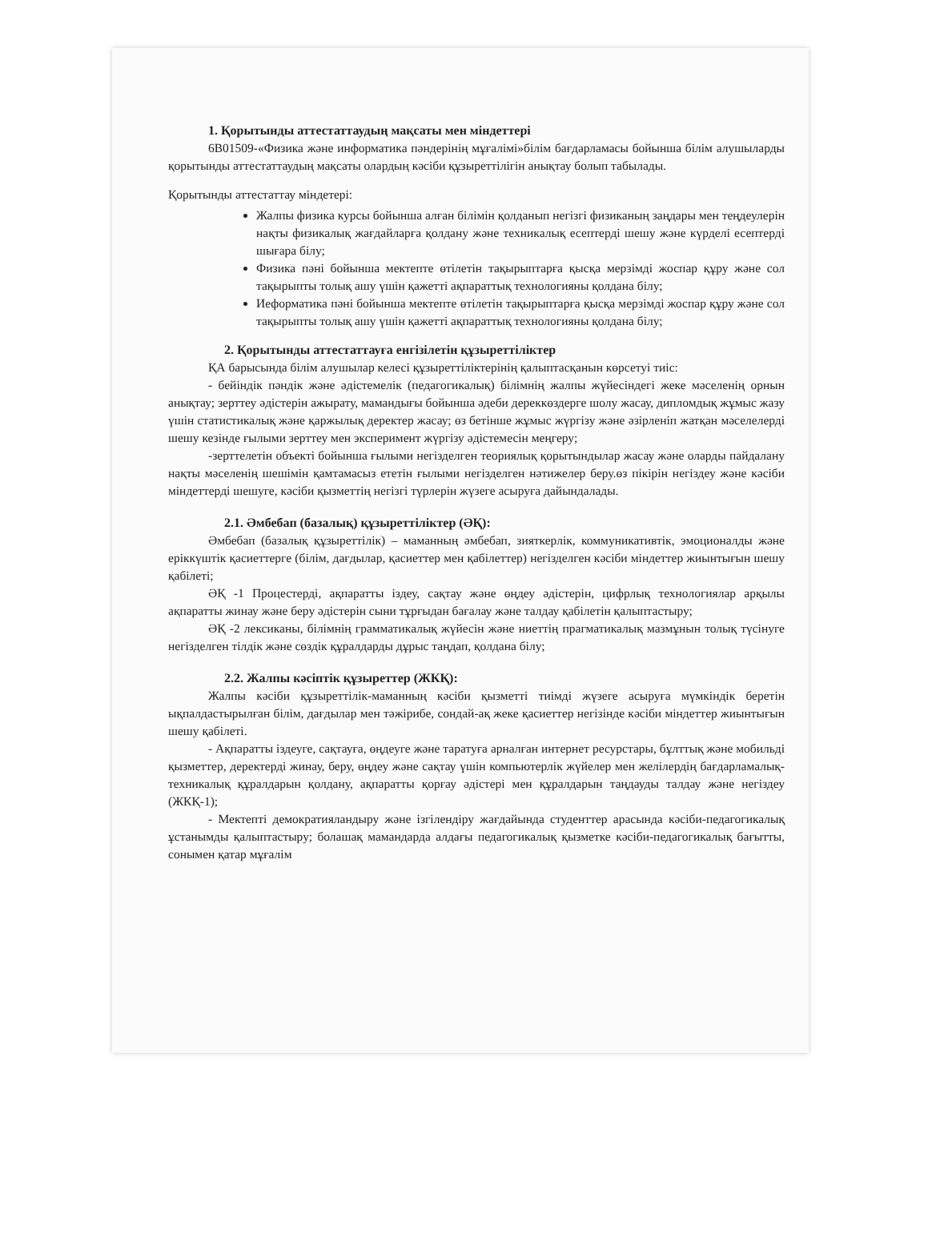1. Қорытынды аттестаттаудың мақсаты мен міндеттері
6B01509-«Физика және информатика пәндерінің мұғалімі»білім бағдарламасы бойынша білім алушыларды қорытынды аттестаттаудың мақсаты олардың кәсіби құзыреттілігін анықтау болып табылады.
Қорытынды аттестаттау міндетері:
Жалпы физика курсы бойынша алған білімін қолданып негізгі физиканың заңдары мен теңдеулерін нақты физикалық жағдайларға қолдану және техникалық есептерді шешу және күрделі есептерді шығара білу;
Физика пәні бойынша мектепте өтілетін тақырыптарға қысқа мерзімді жоспар құру және сол тақырыпты толық ашу үшін қажетті ақпараттық технологияны қолдана білу;
Иеформатика пәні бойынша мектепте өтілетін тақырыптарға қысқа мерзімді жоспар құру және сол тақырыпты толық ашу үшін қажетті ақпараттық технологияны қолдана білу;
2. Қорытынды аттестаттауға енгізілетін құзыреттіліктер
ҚА барысында білім алушылар келесі құзыреттіліктерінің қалыптасқанын көрсетуі тиіс:
- бейіндік пәндік және әдістемелік (педагогикалық) білімнің жалпы жүйесіндегі жеке мәселенің орнын анықтау; зерттеу әдістерін ажырату, мамандығы бойынша әдеби дереккөздерге шолу жасау, дипломдық жұмыс жазу үшін статистикалық және қаржылық деректер жасау; өз бетінше жұмыс жүргізу және әзірленіп жатқан мәселелерді шешу кезінде ғылыми зерттеу мен эксперимент жүргізу әдістемесін меңгеру;
-зерттелетін объекті бойынша ғылыми негізделген теориялық қорытындылар жасау және оларды пайдалану нақты мәселенің шешімін қамтамасыз ететін ғылыми негізделген нәтижелер беру.өз пікірін негіздеу және кәсіби міндеттерді шешуге, кәсіби қызметтің негізгі түрлерін жүзеге асыруға дайындалады.
2.1. Әмбебап (базалық) құзыреттіліктер (ӘҚ):
Әмбебап (базалық құзыреттілік) – маманның әмбебап, зияткерлік, коммуникативтік, эмоционалды және еріккүштік қасиеттерге (білім, дағдылар, қасиеттер мен қабілеттер) негізделген кәсіби міндеттер жиынтығын шешу қабілеті;
ӘҚ -1 Процестерді, ақпаратты іздеу, сақтау және өңдеу әдістерін, цифрлық технологиялар арқылы ақпаратты жинау және беру әдістерін сыни тұрғыдан бағалау және талдау қабілетін қалыптастыру;
ӘҚ -2 лексиканы, білімнің грамматикалық жүйесін және ниеттің прагматикалық мазмұнын толық түсінуге негізделген тілдік және сөздік құралдарды дұрыс таңдап, қолдана білу;
2.2. Жалпы кәсіптік құзыреттер (ЖКҚ):
Жалпы кәсіби құзыреттілік-маманның кәсіби қызметті тиімді жүзеге асыруға мүмкіндік беретін ықпалдастырылған білім, дағдылар мен тәжірибе, сондай-ақ жеке қасиеттер негізінде кәсіби міндеттер жиынтығын шешу қабілеті.
- Ақпаратты іздеуге, сақтауға, өңдеуге және таратуға арналған интернет ресурстары, бұлттық және мобильді қызметтер, деректерді жинау, беру, өңдеу және сақтау үшін компьютерлік жүйелер мен желілердің бағдарламалық-техникалық құралдарын қолдану, ақпаратты қорғау әдістері мен құралдарын таңдауды талдау және негіздеу (ЖКҚ-1);
- Мектепті демократияландыру және ізгілендіру жағдайында студенттер арасында кәсіби-педагогикалық ұстанымды қалыптастыру; болашақ мамандарда алдағы педагогикалық қызметке кәсіби-педагогикалық бағытты, сонымен қатар мұғалім